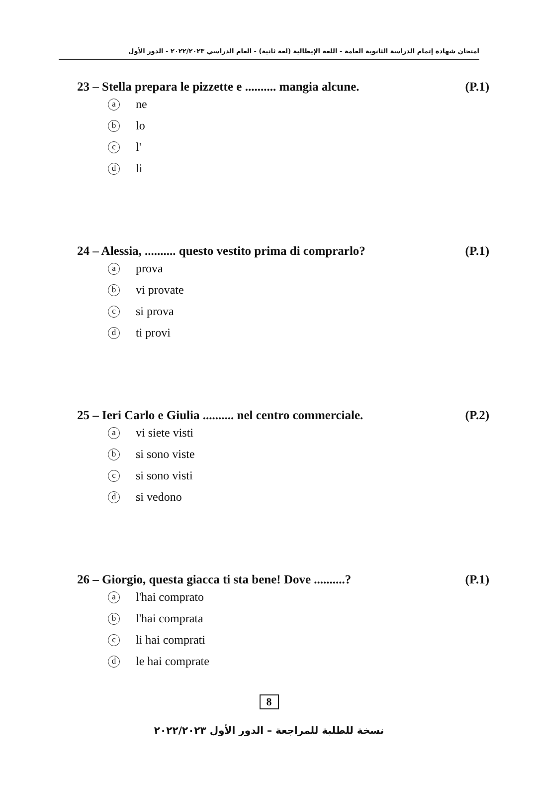امتحان شهادة إتمام الدراسة الثانوية العامة - اللغة الإيطالية (لغة ثانية) - العام الدراسي ٢٠٢٢/٢٠٢٣ - الدور الأول
23 – Stella prepara le pizzette e .......... mangia alcune. (P.1)
ane
blo
cl'
dli
24 – Alessia, .......... questo vestito prima di comprarlo? (P.1)
aprova
bvi provate
csi prova
dti provi
25 – Ieri Carlo e Giulia .......... nel centro commerciale. (P.2)
avi siete visti
bsi sono viste
csi sono visti
dsi vedono
26 – Giorgio, questa giacca ti sta bene! Dove ..........? (P.1)
al'hai comprato
bl'hai comprata
cli hai comprati
dle hai comprate
8
نسخة للطلبة للمراجعة – الدور الأول ٢٠٢٢/٢٠٢٣